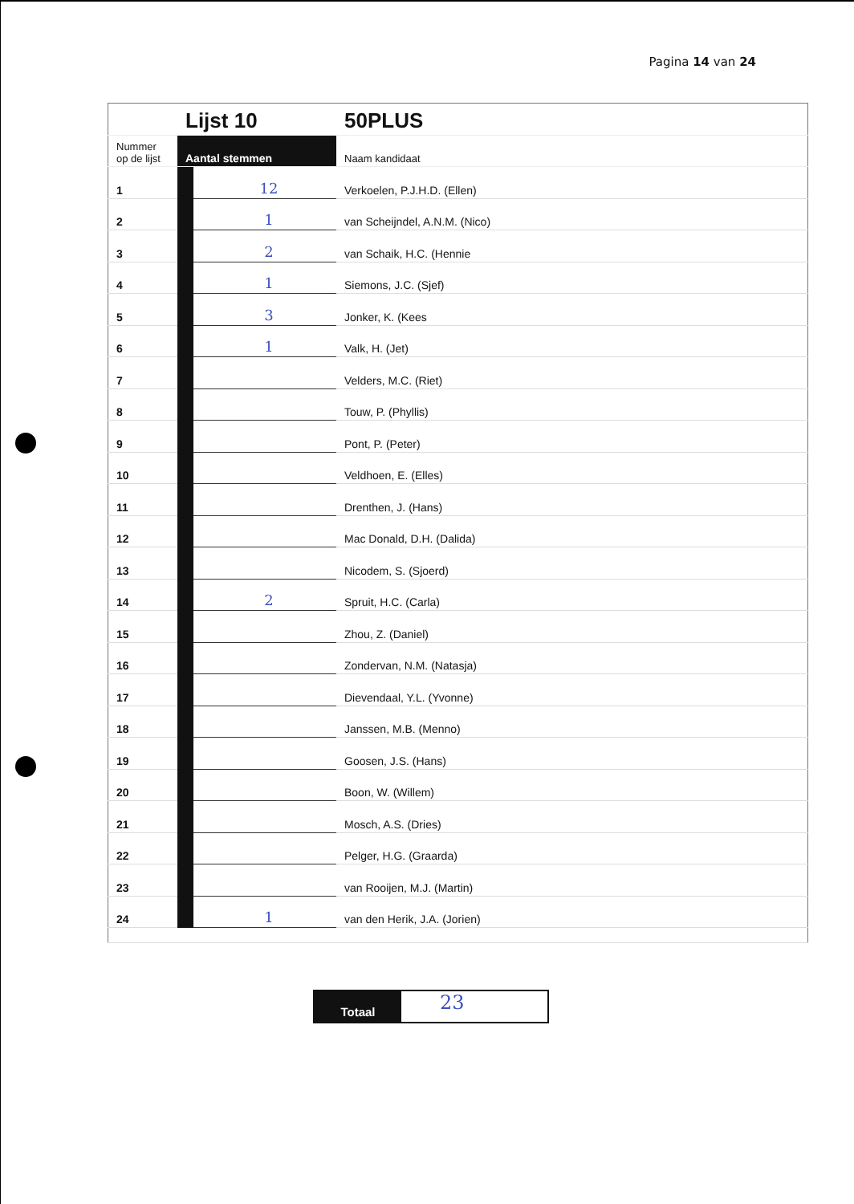Pagina 14 van 24
| | Lijst 10 | | 50PLUS |
| Nummer op de lijst | Aantal stemmen | | Naam kandidaat |
| 1 | | 12 | Verkoelen, P.J.H.D. (Ellen) |
| 2 | | 1 | van Scheijndel, A.N.M. (Nico) |
| 3 | | 2 | van Schaik, H.C. (Hennie |
| 4 | | 1 | Siemons, J.C. (Sjef) |
| 5 | | 3 | Jonker, K. (Kees |
| 6 | | 1 | Valk, H. (Jet) |
| 7 | | | Velders, M.C. (Riet) |
| 8 | | | Touw, P. (Phyllis) |
| 9 | | | Pont, P. (Peter) |
| 10 | | | Veldhoen, E. (Elles) |
| 11 | | | Drenthen, J. (Hans) |
| 12 | | | Mac Donald, D.H. (Dalida) |
| 13 | | | Nicodem, S. (Sjoerd) |
| 14 | | 2 | Spruit, H.C. (Carla) |
| 15 | | | Zhou, Z. (Daniel) |
| 16 | | | Zondervan, N.M. (Natasja) |
| 17 | | | Dievendaal, Y.L. (Yvonne) |
| 18 | | | Janssen, M.B. (Menno) |
| 19 | | | Goosen, J.S. (Hans) |
| 20 | | | Boon, W. (Willem) |
| 21 | | | Mosch, A.S. (Dries) |
| 22 | | | Pelger, H.G. (Graarda) |
| 23 | | | van Rooijen, M.J. (Martin) |
| 24 | | 1 | van den Herik, J.A. (Jorien) |
Totaal
23